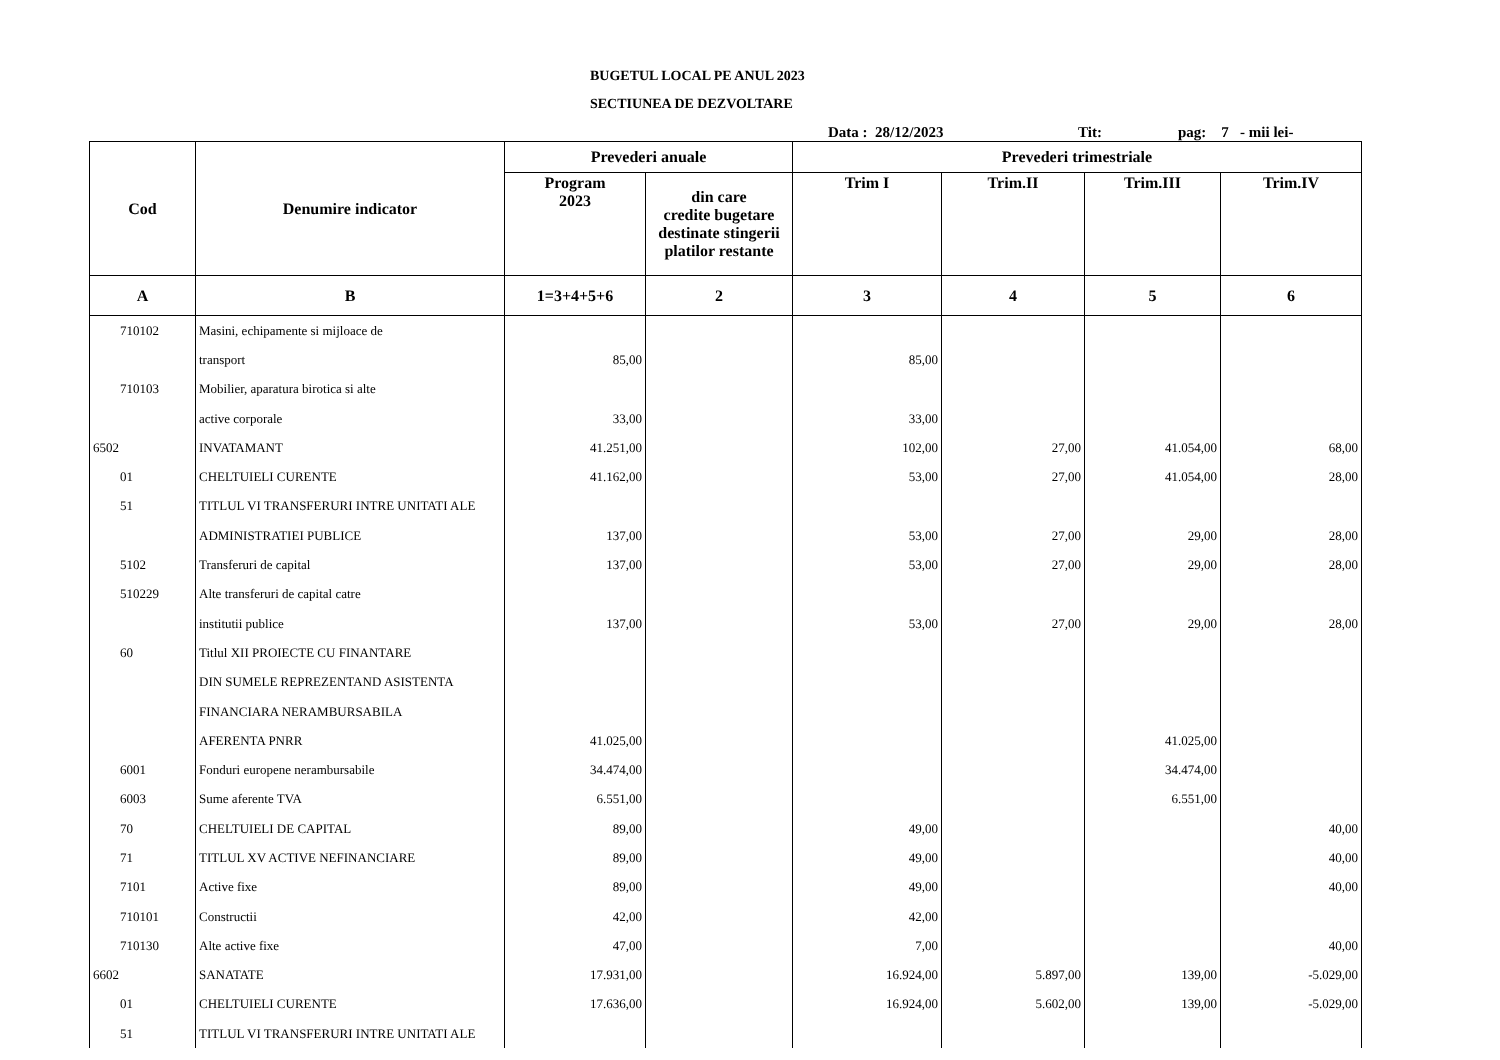BUGETUL LOCAL PE ANUL 2023
SECTIUNEA DE DEZVOLTARE
Data : 28/12/2023 Tit: pag: 7 - mii lei-
| Cod | Denumire indicator | Prevederi anuale | | Prevederi trimestriale | | | |
| --- | --- | --- | --- | --- | --- | --- | --- |
| | | Program 2023 | din care credite bugetare destinate stingerii platilor restante | Trim I | Trim.II | Trim.III | Trim.IV |
| A | B | 1=3+4+5+6 | 2 | 3 | 4 | 5 | 6 |
| 710102 | Masini, echipamente si mijloace de | | | | | | |
| | transport | 85,00 | | 85,00 | | | |
| 710103 | Mobilier, aparatura birotica si alte | | | | | | |
| | active corporale | 33,00 | | 33,00 | | | |
| 6502 | INVATAMANT | 41.251,00 | | 102,00 | 27,00 | 41.054,00 | 68,00 |
| 01 | CHELTUIELI CURENTE | 41.162,00 | | 53,00 | 27,00 | 41.054,00 | 28,00 |
| 51 | TITLUL VI TRANSFERURI INTRE UNITATI ALE | | | | | | |
| | ADMINISTRATIEI PUBLICE | 137,00 | | 53,00 | 27,00 | 29,00 | 28,00 |
| 5102 | Transferuri de capital | 137,00 | | 53,00 | 27,00 | 29,00 | 28,00 |
| 510229 | Alte transferuri de capital catre | | | | | | |
| | institutii publice | 137,00 | | 53,00 | 27,00 | 29,00 | 28,00 |
| 60 | Titlul XII PROIECTE CU FINANTARE | | | | | | |
| | DIN SUMELE REPREZENTAND ASISTENTA | | | | | | |
| | FINANCIARA NERAMBURSABILA | | | | | | |
| | AFERENTA PNRR | 41.025,00 | | | | 41.025,00 | |
| 6001 | Fonduri europene nerambursabile | 34.474,00 | | | | 34.474,00 | |
| 6003 | Sume aferente TVA | 6.551,00 | | | | 6.551,00 | |
| 70 | CHELTUIELI DE CAPITAL | 89,00 | | 49,00 | | | 40,00 |
| 71 | TITLUL XV ACTIVE NEFINANCIARE | 89,00 | | 49,00 | | | 40,00 |
| 7101 | Active fixe | 89,00 | | 49,00 | | | 40,00 |
| 710101 | Constructii | 42,00 | | 42,00 | | | |
| 710130 | Alte active fixe | 47,00 | | 7,00 | | | 40,00 |
| 6602 | SANATATE | 17.931,00 | | 16.924,00 | 5.897,00 | 139,00 | -5.029,00 |
| 01 | CHELTUIELI CURENTE | 17.636,00 | | 16.924,00 | 5.602,00 | 139,00 | -5.029,00 |
| 51 | TITLUL VI TRANSFERURI INTRE UNITATI ALE | | | | | | |